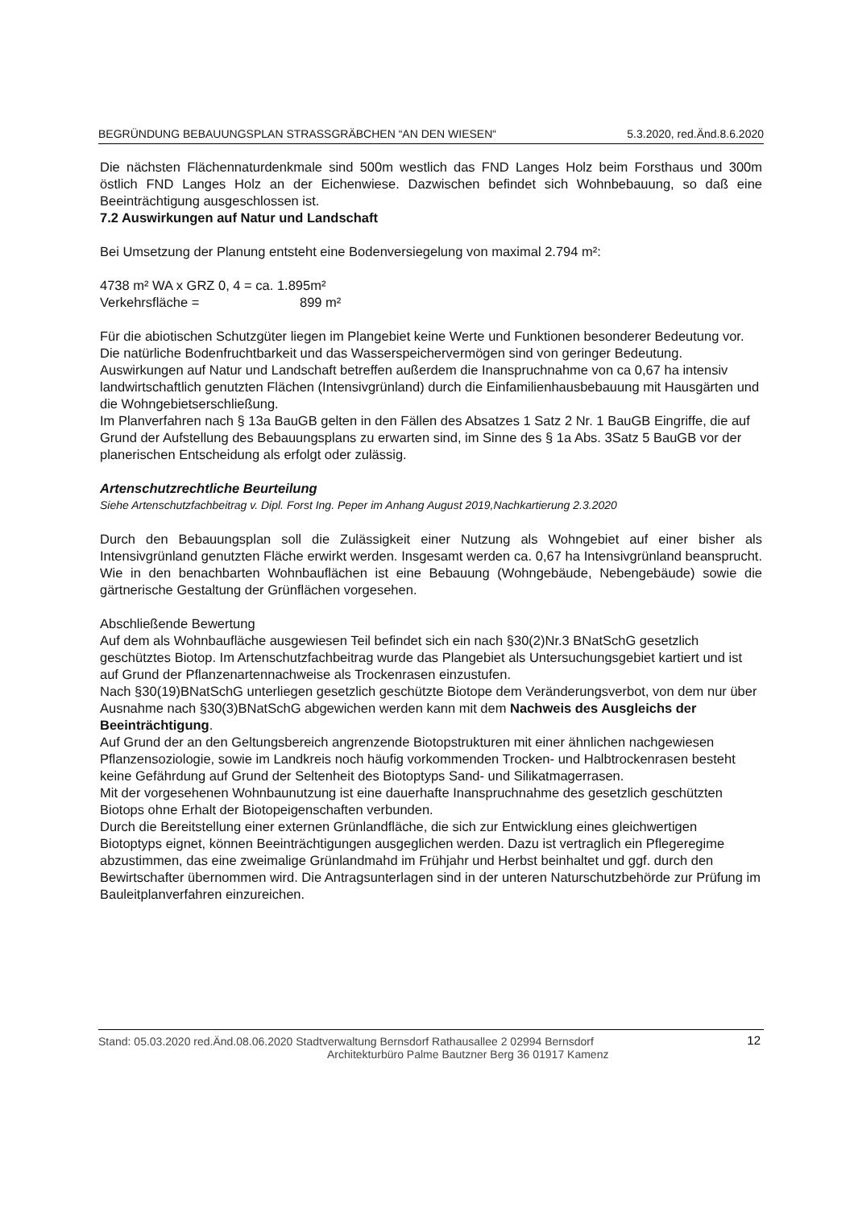BEGRÜNDUNG BEBAUUNGSPLAN STRASSGRÄBCHEN “AN DEN WIESEN“5.3.2020, red.Änd.8.6.2020
Die nächsten Flächennaturdenkmale sind 500m westlich das FND Langes Holz beim Forsthaus und 300m östlich FND Langes Holz an der Eichenwiese. Dazwischen befindet sich Wohnbebauung, so daß eine Beeinträchtigung ausgeschlossen ist.
7.2 Auswirkungen auf Natur und Landschaft
Bei Umsetzung der Planung entsteht eine Bodenversiegelung von maximal 2.794 m²:
4738 m² WA x GRZ 0, 4 = ca. 1.895m²
Verkehrsfläche = 899 m²
Für die abiotischen Schutzgüter liegen im Plangebiet keine Werte und Funktionen besonderer Bedeutung vor. Die natürliche Bodenfruchtbarkeit und das Wasserspeichervermögen sind von geringer Bedeutung.
Auswirkungen auf Natur und Landschaft betreffen außerdem die Inanspruchnahme von ca 0,67 ha intensiv landwirtschaftlich genutzten Flächen (Intensivgrünland) durch die Einfamilienhausbebauung mit Hausgärten und die Wohngebietserschließung.
Im Planverfahren nach § 13a BauGB gelten in den Fällen des Absatzes 1 Satz 2 Nr. 1 BauGB Eingriffe, die auf Grund der Aufstellung des Bebauungsplans zu erwarten sind, im Sinne des § 1a Abs. 3Satz 5 BauGB vor der planerischen Entscheidung als erfolgt oder zulässig.
Artenschutzrechtliche Beurteilung
Siehe Artenschutzfachbeitrag v. Dipl. Forst Ing. Peper im Anhang August 2019,Nachkartierung 2.3.2020
Durch den Bebauungsplan soll die Zulässigkeit einer Nutzung als Wohngebiet auf einer bisher als Intensivgrünland genutzten Fläche erwirkt werden. Insgesamt werden ca. 0,67 ha Intensivgrünland beansprucht. Wie in den benachbarten Wohnbauflächen ist eine Bebauung (Wohngebäude, Nebengebäude) sowie die gärtnerische Gestaltung der Grünflächen vorgesehen.
Abschließende Bewertung
Auf dem als Wohnbaufläche ausgewiesen Teil befindet sich ein nach §30(2)Nr.3 BNatSchG gesetzlich geschütztes Biotop. Im Artenschutzfachbeitrag wurde das Plangebiet als Untersuchungsgebiet kartiert und ist auf Grund der Pflanzenartennachweise als Trockenrasen einzustufen.
Nach §30(19)BNatSchG unterliegen gesetzlich geschützte Biotope dem Veränderungsverbot, von dem nur über Ausnahme nach §30(3)BNatSchG abgewichen werden kann mit dem Nachweis des Ausgleichs der Beeinträchtigung.
Auf Grund der an den Geltungsbereich angrenzende Biotopstrukturen mit einer ähnlichen nachgewiesen Pflanzensoziologie, sowie im Landkreis noch häufig vorkommenden Trocken- und Halbtrockenrasen besteht keine Gefährdung auf Grund der Seltenheit des Biotoptyps Sand- und Silikatmagerrasen.
Mit der vorgesehenen Wohnbaunutzung ist eine dauerhafte Inanspruchnahme des gesetzlich geschützten Biotops ohne Erhalt der Biotopeigenschaften verbunden.
Durch die Bereitstellung einer externen Grünlandfläche, die sich zur Entwicklung eines gleichwertigen Biotoptyps eignet, können Beeinträchtigungen ausgeglichen werden. Dazu ist vertraglich ein Pflegeregime abzustimmen, das eine zweimalige Grünlandmahd im Frühjahr und Herbst beinhaltet und ggf. durch den Bewirtschafter übernommen wird. Die Antragsunterlagen sind in der unteren Naturschutzbehörde zur Prüfung im Bauleitplanverfahren einzureichen.
Stand: 05.03.2020 red.Änd.08.06.2020 Stadtverwaltung Bernsdorf Rathausallee 2 02994 Bernsdorf
Architekturbüro Palme Bautzner Berg 36 01917 Kamenz
12